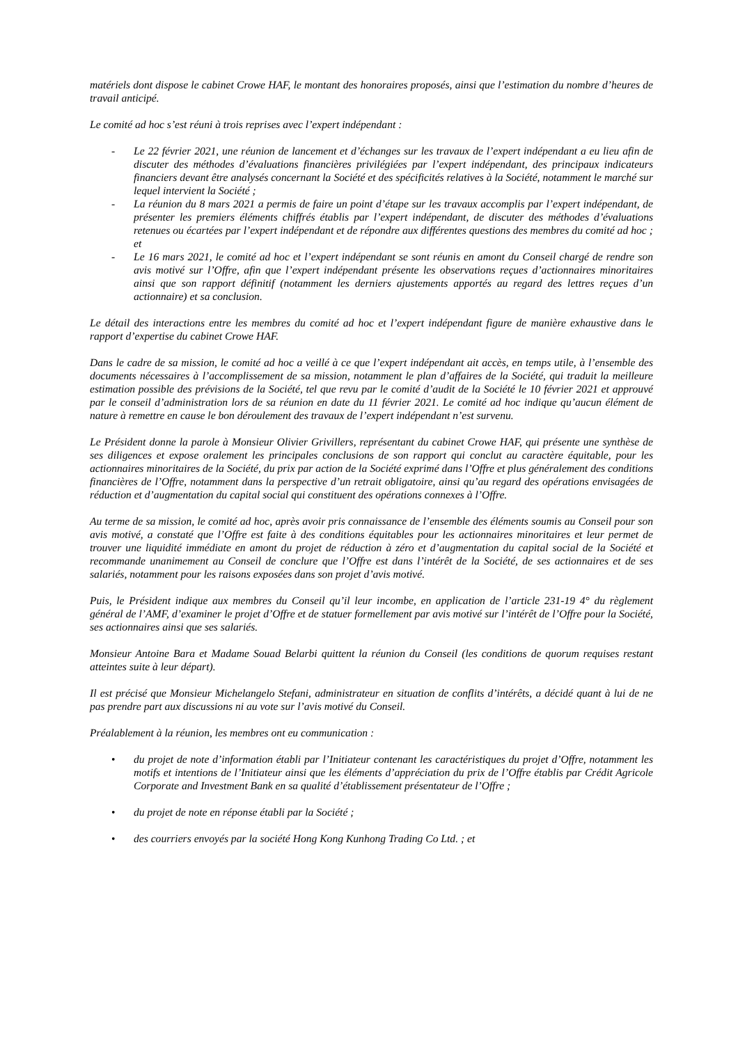matériels dont dispose le cabinet Crowe HAF, le montant des honoraires proposés, ainsi que l’estimation du nombre d’heures de travail anticipé.
Le comité ad hoc s’est réuni à trois reprises avec l’expert indépendant :
- Le 22 février 2021, une réunion de lancement et d’échanges sur les travaux de l’expert indépendant a eu lieu afin de discuter des méthodes d’évaluations financières privilégiées par l’expert indépendant, des principaux indicateurs financiers devant être analysés concernant la Société et des spécificités relatives à la Société, notamment le marché sur lequel intervient la Société ;
- La réunion du 8 mars 2021 a permis de faire un point d’étape sur les travaux accomplis par l’expert indépendant, de présenter les premiers éléments chiffrés établis par l’expert indépendant, de discuter des méthodes d’évaluations retenues ou écartées par l’expert indépendant et de répondre aux différentes questions des membres du comité ad hoc ; et
- Le 16 mars 2021, le comité ad hoc et l’expert indépendant se sont réunis en amont du Conseil chargé de rendre son avis motivé sur l’Offre, afin que l’expert indépendant présente les observations reçues d’actionnaires minoritaires ainsi que son rapport définitif (notamment les derniers ajustements apportés au regard des lettres reçues d’un actionnaire) et sa conclusion.
Le détail des interactions entre les membres du comité ad hoc et l’expert indépendant figure de manière exhaustive dans le rapport d’expertise du cabinet Crowe HAF.
Dans le cadre de sa mission, le comité ad hoc a veillé à ce que l’expert indépendant ait accès, en temps utile, à l’ensemble des documents nécessaires à l’accomplissement de sa mission, notamment le plan d’affaires de la Société, qui traduit la meilleure estimation possible des prévisions de la Société, tel que revu par le comité d’audit de la Société le 10 février 2021 et approuvé par le conseil d’administration lors de sa réunion en date du 11 février 2021. Le comité ad hoc indique qu’aucun élément de nature à remettre en cause le bon déroulement des travaux de l’expert indépendant n’est survenu.
Le Président donne la parole à Monsieur Olivier Grivillers, représentant du cabinet Crowe HAF, qui présente une synthèse de ses diligences et expose oralement les principales conclusions de son rapport qui conclut au caractère équitable, pour les actionnaires minoritaires de la Société, du prix par action de la Société exprimé dans l’Offre et plus généralement des conditions financières de l’Offre, notamment dans la perspective d’un retrait obligatoire, ainsi qu’au regard des opérations envisagées de réduction et d’augmentation du capital social qui constituent des opérations connexes à l’Offre.
Au terme de sa mission, le comité ad hoc, après avoir pris connaissance de l’ensemble des éléments soumis au Conseil pour son avis motivé, a constaté que l’Offre est faite à des conditions équitables pour les actionnaires minoritaires et leur permet de trouver une liquidité immédiate en amont du projet de réduction à zéro et d’augmentation du capital social de la Société et recommande unanimement au Conseil de conclure que l’Offre est dans l’intérêt de la Société, de ses actionnaires et de ses salariés, notamment pour les raisons exposées dans son projet d’avis motivé.
Puis, le Président indique aux membres du Conseil qu’il leur incombe, en application de l’article 231-19 4° du règlement général de l’AMF, d’examiner le projet d’Offre et de statuer formellement par avis motivé sur l’intérêt de l’Offre pour la Société, ses actionnaires ainsi que ses salariés.
Monsieur Antoine Bara et Madame Souad Belarbi quittent la réunion du Conseil (les conditions de quorum requises restant atteintes suite à leur départ).
Il est précisé que Monsieur Michelangelo Stefani, administrateur en situation de conflits d’intérêts, a décidé quant à lui de ne pas prendre part aux discussions ni au vote sur l’avis motivé du Conseil.
Préalablement à la réunion, les membres ont eu communication :
• du projet de note d’information établi par l’Initiateur contenant les caractéristiques du projet d’Offre, notamment les motifs et intentions de l’Initiateur ainsi que les éléments d’appréciation du prix de l’Offre établis par Crédit Agricole Corporate and Investment Bank en sa qualité d’établissement présentateur de l’Offre ;
• du projet de note en réponse établi par la Société ;
• des courriers envoyés par la société Hong Kong Kunhong Trading Co Ltd. ; et